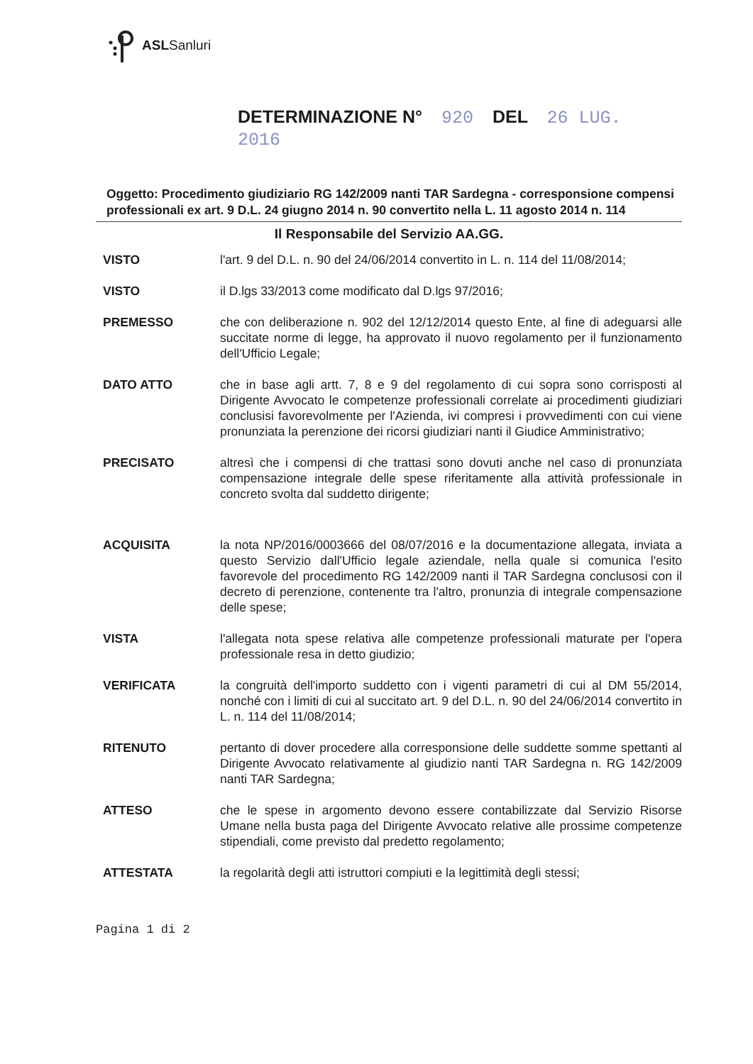ASLSanluri
DETERMINAZIONE N° 920 DEL 26 LUG. 2016
Oggetto: Procedimento giudiziario RG 142/2009 nanti TAR Sardegna - corresponsione compensi professionali ex art. 9 D.L. 24 giugno 2014 n. 90 convertito nella L. 11 agosto 2014 n. 114
Il Responsabile del Servizio AA.GG.
VISTO l'art. 9 del D.L. n. 90 del 24/06/2014 convertito in L. n. 114 del 11/08/2014;
VISTO il D.lgs 33/2013 come modificato dal D.lgs 97/2016;
PREMESSO che con deliberazione n. 902 del 12/12/2014 questo Ente, al fine di adeguarsi alle succitate norme di legge, ha approvato il nuovo regolamento per il funzionamento dell'Ufficio Legale;
DATO ATTO che in base agli artt. 7, 8 e 9 del regolamento di cui sopra sono corrisposti al Dirigente Avvocato le competenze professionali correlate ai procedimenti giudiziari conclusisi favorevolmente per l'Azienda, ivi compresi i provvedimenti con cui viene pronunziata la perenzione dei ricorsi giudiziari nanti il Giudice Amministrativo;
PRECISATO altresì che i compensi di che trattasi sono dovuti anche nel caso di pronunziata compensazione integrale delle spese riferitamente alla attività professionale in concreto svolta dal suddetto dirigente;
ACQUISITA la nota NP/2016/0003666 del 08/07/2016 e la documentazione allegata, inviata a questo Servizio dall'Ufficio legale aziendale, nella quale si comunica l'esito favorevole del procedimento RG 142/2009 nanti il TAR Sardegna conclusosi con il decreto di perenzione, contenente tra l'altro, pronunzia di integrale compensazione delle spese;
VISTA l'allegata nota spese relativa alle competenze professionali maturate per l'opera professionale resa in detto giudizio;
VERIFICATA la congruità dell'importo suddetto con i vigenti parametri di cui al DM 55/2014, nonché con i limiti di cui al succitato art. 9 del D.L. n. 90 del 24/06/2014 convertito in L. n. 114 del 11/08/2014;
RITENUTO pertanto di dover procedere alla corresponsione delle suddette somme spettanti al Dirigente Avvocato relativamente al giudizio nanti TAR Sardegna n. RG 142/2009 nanti TAR Sardegna;
ATTESO che le spese in argomento devono essere contabilizzate dal Servizio Risorse Umane nella busta paga del Dirigente Avvocato relative alle prossime competenze stipendiali, come previsto dal predetto regolamento;
ATTESTATA la regolarità degli atti istruttori compiuti e la legittimità degli stessi;
Pagina 1 di 2